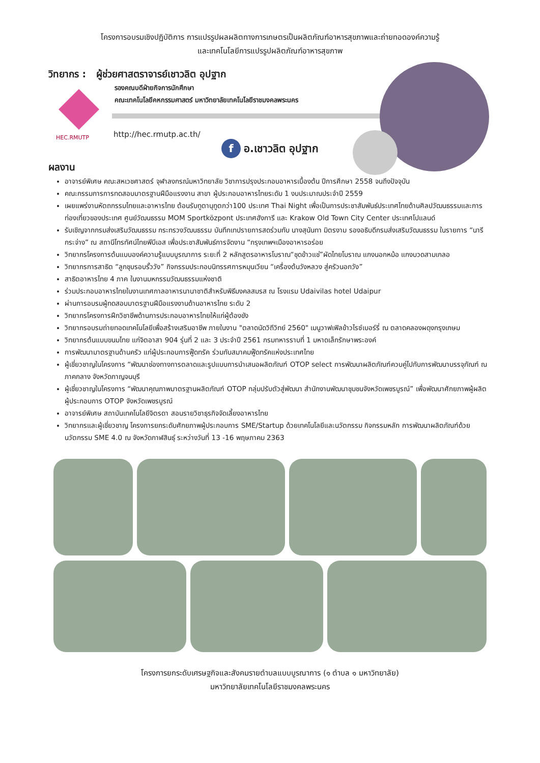โครงการอบรมเชิงปฏิบัติการ การแปรรูปผลผลิตทางการเกษตรเป็นผลิตภัณฑ์อาหารสุขภาพและถ่ายทอดองค์ความรู้
และเทคโนโลยีการแปรรูปผลิตภัณฑ์อาหารสุขภาพ
วิทยากร : ผู้ช่วยศาสตราจารย์เชาวลิต อุปฐาก
รองคณบดีฝ่ายกิจการนักศึกษา
คณะเทคโนโลยีคหกรรมศาสตร์ มหาวิทยาลัยเทคโนโลยีราชมงคลพระนคร
HEC.RMUTP
http://hec.rmutp.ac.th/
f อ.เชาวลิต อุปฐาก
ผลงาน
อาจารย์พิเศษ คณะสหเวชศาสตร์ จุฬาลงกรณ์มหาวิทยาลัย วิชาการปรุงประกอบอาหารเบื้องต้น ปีการศึกษา 2558 จนถึงปัจจุบัน
คณะกรรมการการทดสอบมาตรฐานฝีมือแรงงาน สาขา ผู้ประกอบอาหารไทยระดับ 1 งบประมาณประจำปี 2559
เผยแพร่งานหัตถกรรมไทยและอาหารไทย ต้อนรับทูตานุทูตกว่า100 ประเทศ Thai Night เพื่อเป็นการประชาสัมพันธ์ประเทศไทยด้านศิลปวัฒนธรรมและการท่องเที่ยวของประเทศ ศูนย์วัฒนธรรม MOM Sportközpont ประเทศฮังการี และ Krakow Old Town City Center ประเทศโปแลนด์
รับเชิญจากกรมส่งเสริมวัฒนธรรม กระทรวงวัฒนธรรม บันทึกเทปรายการสดร่วมกับ นางสุนันทา มิตรงาม รองอธิบดีกรมส่งเสริมวัฒนธรรม ในรายการ “นารีกระจ่าง” ณ สถานีโทรทัศน์ไทยพีบีเอส เพื่อประชาสัมพันธ์การจัดงาน “กรุงเทพฯเมืองอาหารอร่อย
วิทยากรโครงการต้นแบบองค์ความรู้แบบบูรณาการ ระยะที่ 2 หลักสูตรอาหารโบราณ“ชุดข้าวแช่”ผัดไทยโบราณ แกงนอกหม้อ แกงบวดสามเกลอ
วิทยากรการสาธิต “ลูกชุบรอบรั้ววัง” กิจกรรมประกอบนิทรรศการหมุนเวียน “เครื่องต้นวังหลวง สู่ครัวนอกวัง”
สาธิตอาหารไทย 4 ภาค ในงานมหกรรมวัฒนธรรมแห่งชาติ
ร่วมประกอบอาหารไทยในงานเทศกาลอาหารนานาชาติสำหรับพิธีมงคลสมรส ณ โรงแรม Udaivilas hotel Udaipur
ผ่านการอบรมผู้ทดสอบมาตรฐานฝีมือแรงงานด้านอาหารไทย ระดับ 2
วิทยากรโครงการฝึกวิชาชีพด้านการประกอบอาหารไทยให้แก่ผู้ต้องขัง
วิทยากรอบรมถ่ายทอดเทคโนโลยีเพื่อสร้างเสริมอาชีพ ภายในงาน "ตลาดนัดวิถีวิทย์ 2560" เมนูวาฟเฟิลข้าวไรซ์เบอร์รี่ ณ ตลาดคลองผดุงกรุงเกษม
วิทยากรต้นแบบขนมไทย แก่จิตอาสา 904 รุ่นที่ 2 และ 3 ประจำปี 2561 กรมทหารราบที่ 1 มหาดเล็กรักษาพระองค์
การพัฒนามาตรฐานด้านครัว แก่ผู้ประกอบการฟู๊ดทรัค ร่วมกับสมาคมฟู๊ดทรัคแห่งประเทศไทย
ผู้เชี่ยวชาญในโครงการ “พัฒนาช่องทางการตลาดและรูปแบบการนำเสนอผลิตภัณฑ์ OTOP select การพัฒนาผลิตภัณฑ์ควบคู่ไปกับการพัฒนาบรรจุภัณฑ์ ณ ภาคกลาง จังหวัดกาญจนบุรี
ผู้เชี่ยวชาญในโครงการ “พัฒนาคุณภาพมาตรฐานผลิตภัณฑ์ OTOP กลุ่มปรับตัวสู่พัฒนา สำนักงานพัฒนาชุมชนจังหวัดเพชรบูรณ์” เพื่อพัฒนาศักยภาพผู้ผลิต ผู้ประกอบการ OTOP จังหวัดเพชรบูรณ์
อาจารย์พิเศษ สถาบันเทคโนโลยีจิตรดา สอนรายวิชาธุรกิจจัดเลี้ยงอาหารไทย
วิทยากรและผู้เชี่ยวชาญ โครงการยกระดับศักยภาพผู้ประกอบการ SME/Startup ด้วยเทคโนโลยีและนวัตกรรม กิจกรรมหลัก การพัฒนาผลิตภัณฑ์ด้วยนวัตกรรม SME 4.0 ณ จังหวัดกาฬสินธุ์ ระหว่างวันที่ 13 -16 พฤษภาคม 2363
โครงการยกระดับเศรษฐกิจและสังคมรายตำบลแบบบูรณาการ (๑ ตำบล ๑ มหาวิทยาลัย)
มหาวิทยาลัยเทคโนโลยีราชมงคลพระนคร